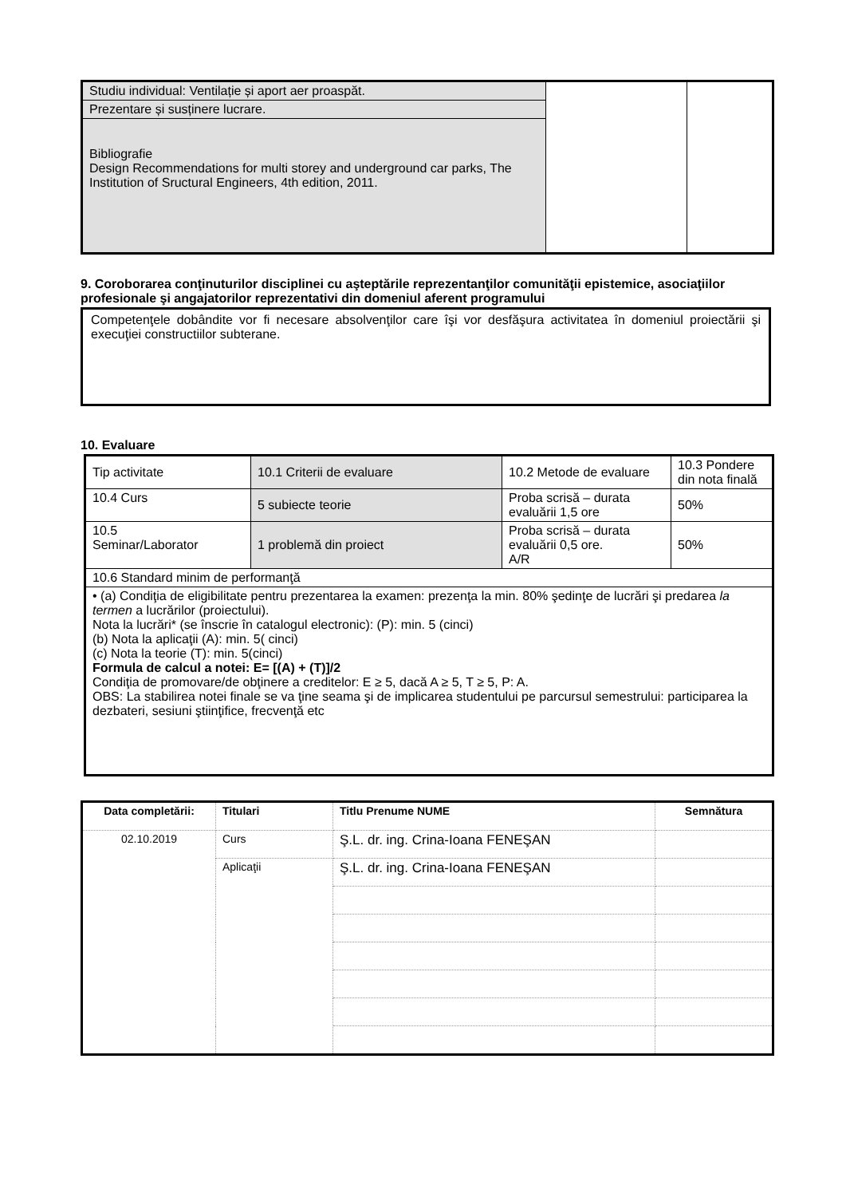| Studiu individual: Ventilație și aport aer proaspăt. | | |
| Prezentare și susținere lucrare. | | |
| Bibliografie Design Recommendations for multi storey and underground car parks, The Institution of Sructural Engineers, 4th edition, 2011. | | |
9. Coroborarea conţinuturilor disciplinei cu aşteptările reprezentanţilor comunităţii epistemice, asociaţiilor profesionale şi angajatorilor reprezentativi din domeniul aferent programului
Competenţele dobândite vor fi necesare absolvenţilor care îşi vor desfăşura activitatea în domeniul proiectării şi execuţiei constructiilor subterane.
10. Evaluare
| Tip activitate | 10.1 Criterii de evaluare | 10.2 Metode de evaluare | 10.3 Pondere din nota finală |
| 10.4 Curs | 5 subiecte teorie | Proba scrisă – durata evaluării 1,5 ore | 50% |
| 10.5 Seminar/Laborator | 1 problemă din proiect | Proba scrisă – durata evaluării 0,5 ore. A/R | 50% |
| 10.6 Standard minim de performanţă | | | |
| • (a) Condiţia de eligibilitate pentru prezentarea la examen: prezenţa la min. 80% şedinţe de lucrări şi predarea la termen a lucrărilor (proiectului). Nota la lucrări* (se înscrie în catalogul electronic): (P): min. 5 (cinci) (b) Nota la aplicaţii (A): min. 5( cinci) (c) Nota la teorie (T): min. 5(cinci) Formula de calcul a notei: E= [(A) + (T)]/2 Condiţia de promovare/de obţinere a creditelor: E ≥ 5, dacă A ≥ 5, T ≥ 5, P: A. OBS: La stabilirea notei finale se va ţine seama şi de implicarea studentului pe parcursul semestrului: participarea la dezbateri, sesiuni ştiinţifice, frecvenţă etc | | | |
| Data completării: | Titulari | Titlu Prenume NUME | Semnătura |
| --- | --- | --- | --- |
| 02.10.2019 | Curs | Ş.L. dr. ing. Crina-Ioana FENEŞAN | |
| | Aplicaţii | Ş.L. dr. ing. Crina-Ioana FENEŞAN | |